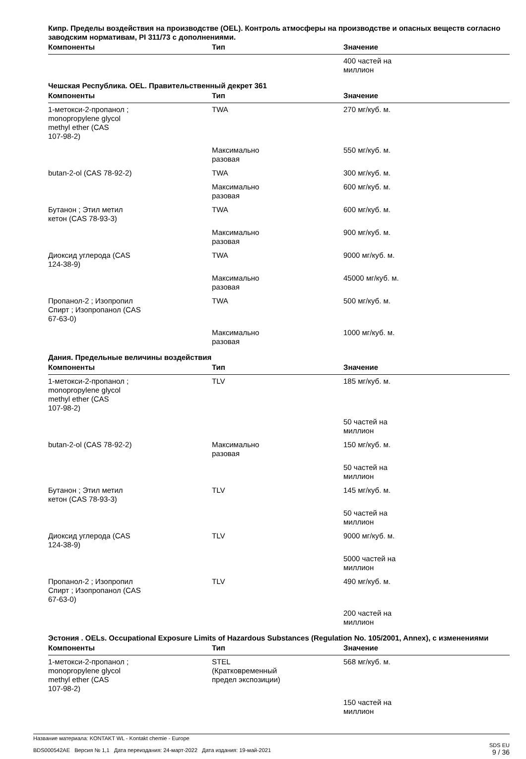Кипр. Пределы воздействия на производстве (OEL). Контроль атмосферы на производстве и опасных веществ согласно заводским нормативам, PI 311/73 с дополнениями.
| Компоненты | Тип | Значение |
| --- | --- | --- |
| | | 400 частей на миллион |
Чешская Республика. OEL. Правительственный декрет 361
| Компоненты | Тип | Значение |
| --- | --- | --- |
| 1-метокси-2-пропанол ; monopropylene glycol methyl ether (CAS 107-98-2) | TWA | 270 мг/куб. м. |
| | Максимально разовая | 550 мг/куб. м. |
| butan-2-ol (CAS 78-92-2) | TWA | 300 мг/куб. м. |
| | Максимально разовая | 600 мг/куб. м. |
| Бутанон ; Этил метил кетон (CAS 78-93-3) | TWA | 600 мг/куб. м. |
| | Максимально разовая | 900 мг/куб. м. |
| Диоксид углерода (CAS 124-38-9) | TWA | 9000 мг/куб. м. |
| | Максимально разовая | 45000 мг/куб. м. |
| Пропанол-2 ; Изопропил Спирт ; Изопропанол (CAS 67-63-0) | TWA | 500 мг/куб. м. |
| | Максимально разовая | 1000 мг/куб. м. |
Дания. Предельные величины воздействия
| Компоненты | Тип | Значение |
| --- | --- | --- |
| 1-метокси-2-пропанол ; monopropylene glycol methyl ether (CAS 107-98-2) | TLV | 185 мг/куб. м. |
| | | 50 частей на миллион |
| butan-2-ol (CAS 78-92-2) | Максимально разовая | 150 мг/куб. м. |
| | | 50 частей на миллион |
| Бутанон ; Этил метил кетон (CAS 78-93-3) | TLV | 145 мг/куб. м. |
| | | 50 частей на миллион |
| Диоксид углерода (CAS 124-38-9) | TLV | 9000 мг/куб. м. |
| | | 5000 частей на миллион |
| Пропанол-2 ; Изопропил Спирт ; Изопропанол (CAS 67-63-0) | TLV | 490 мг/куб. м. |
| | | 200 частей на миллион |
Эстония . OELs. Occupational Exposure Limits of Hazardous Substances (Regulation No. 105/2001, Annex), с изменениями
| Компоненты | Тип | Значение |
| --- | --- | --- |
| 1-метокси-2-пропанол ; monopropylene glycol methyl ether (CAS 107-98-2) | STEL (Кратковременный предел экспозиции) | 568 мг/куб. м. |
| | | 150 частей на миллион |
Название материала: KONTAKT WL - Kontakt chemie - Europe
BDS000542AE Версия № 1,1 Дата переиздания: 24-март-2022 Дата издания: 19-май-2021
SDS EU
9 / 36